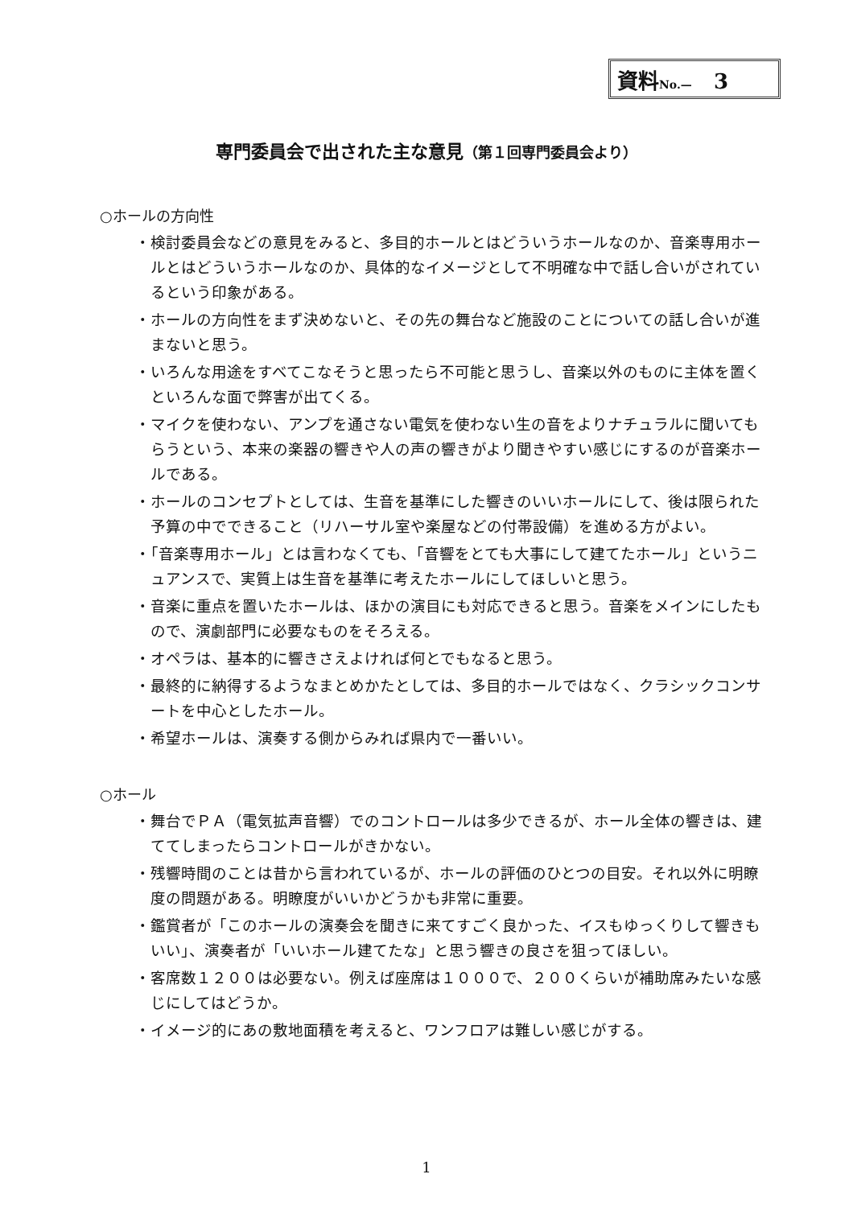資料No.— 3
専門委員会で出された主な意見（第１回専門委員会より）
○ホールの方向性
・検討委員会などの意見をみると、多目的ホールとはどういうホールなのか、音楽専用ホールとはどういうホールなのか、具体的なイメージとして不明確な中で話し合いがされているという印象がある。
・ホールの方向性をまず決めないと、その先の舞台など施設のことについての話し合いが進まないと思う。
・いろんな用途をすべてこなそうと思ったら不可能と思うし、音楽以外のものに主体を置くといろんな面で弊害が出てくる。
・マイクを使わない、アンプを通さない電気を使わない生の音をよりナチュラルに聞いてもらうという、本来の楽器の響きや人の声の響きがより聞きやすい感じにするのが音楽ホールである。
・ホールのコンセプトとしては、生音を基準にした響きのいいホールにして、後は限られた予算の中でできること（リハーサル室や楽屋などの付帯設備）を進める方がよい。
・「音楽専用ホール」とは言わなくても、「音響をとても大事にして建てたホール」というニュアンスで、実質上は生音を基準に考えたホールにしてほしいと思う。
・音楽に重点を置いたホールは、ほかの演目にも対応できると思う。音楽をメインにしたもので、演劇部門に必要なものをそろえる。
・オペラは、基本的に響きさえよければ何とでもなると思う。
・最終的に納得するようなまとめかたとしては、多目的ホールではなく、クラシックコンサートを中心としたホール。
・希望ホールは、演奏する側からみれば県内で一番いい。
○ホール
・舞台でＰＡ（電気拡声音響）でのコントロールは多少できるが、ホール全体の響きは、建ててしまったらコントロールがきかない。
・残響時間のことは昔から言われているが、ホールの評価のひとつの目安。それ以外に明瞭度の問題がある。明瞭度がいいかどうかも非常に重要。
・鑑賞者が「このホールの演奏会を聞きに来てすごく良かった、イスもゆっくりして響きもいい」、演奏者が「いいホール建てたな」と思う響きの良さを狙ってほしい。
・客席数１２００は必要ない。例えば座席は１０００で、２００くらいが補助席みたいな感じにしてはどうか。
・イメージ的にあの敷地面積を考えると、ワンフロアは難しい感じがする。
1